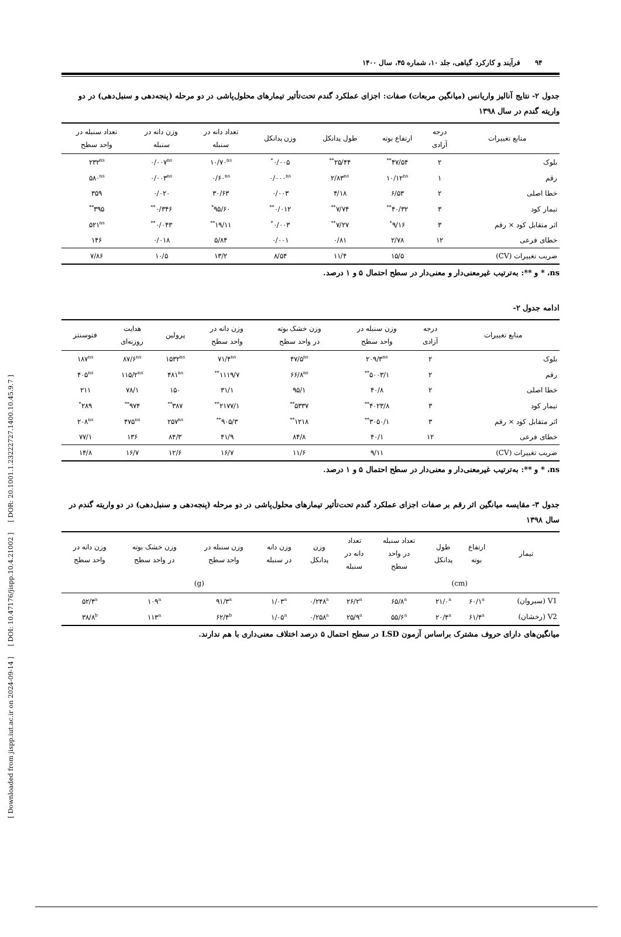[ Downloaded from jispp.iut.ac.ir on 2024-09-14 ] [ DOI: 10.47176/jispp.10.4.21002 ] [ DOR: 20.1001.1.23222727.1400.10.45.9.7 ]
۹۴ فرآیند و کارکرد گیاهی، جلد ۱۰، شماره ۴۵، سال ۱۴۰۰
جدول ۲- نتایج آنالیز واریانس (میانگین مربعات) صفات: اجزای عملکرد گندم تحت‌تأثیر تیمارهای محلول‌پاشی در دو مرحله (پنجه‌دهی و سنبل‌دهی) در دو واریته گندم در سال ۱۳۹۸
| منابع تغییرات | درجه آزادی | ارتفاع بوته | طول پدانکل | وزن پدانکل | تعداد دانه در سنبله | وزن دانه در سنبله | تعداد سنبله در واحد سطح |
| --- | --- | --- | --- | --- | --- | --- | --- |
| بلوک | ۲ | ۴۷/۵۴<sup>**</sup> | ۲۵/۴۴<sup>**</sup> | ۰/۰۰۵<sup>*</sup> | ۱۰/۷۰<sup>ns</sup> | ۰/۰۰۷<sup>ns</sup> | ۲۳۲<sup>ns</sup> |
| رقم | ۱ | ۱۰/۱۲<sup>ns</sup> | ۲/۸۳<sup>ns</sup> | ۰/۰۰۰<sup>ns</sup> | ۰/۶۰<sup>ns</sup> | ۰/۰۰۳<sup>ns</sup> | ۵۸۰<sup>ns</sup> |
| خطا اصلی | ۲ | ۶/۵۳ | ۴/۱۸ | ۰/۰۰۳ | ۳۰/۶۳ | ۰/۰۲۰ | ۳۵۹ |
| تیمار کود | ۳ | ۴۰/۳۲<sup>**</sup> | ۷/۷۴<sup>**</sup> | ۰/۰۱۲<sup>**</sup> | ۹۵/۶۰<sup>*</sup> | ۰/۳۴۶<sup>**</sup> | ۳۹۵<sup>**</sup> |
| اثر متقابل کود × رقم | ۳ | ۹/۱۶<sup>*</sup> | ۷/۲۷<sup>**</sup> | ۰/۰۰۳<sup>*</sup> | ۱۹/۱۱<sup>**</sup> | ۰/۰۴۳<sup>**</sup> | ۵۲۱<sup>ns</sup> |
| خطای فرعی | ۱۲ | ۲/۷۸ | ۰/۸۱ | ۰/۰۰۱ | ۵/۸۴ | ۰/۰۱۸ | ۱۴۶ |
| ضریب تغییرات (CV) | | ۱۵/۵ | ۱۱/۴ | ۸/۵۴ | ۱۳/۲ | ۱۰/۵ | ۷/۸۶ |
ns، * و **: به‌ترتیب غیرمعنی‌دار و معنی‌دار در سطح احتمال ۵ و ۱ درصد.
ادامه جدول ۲-
| منابع تغییرات | درجه آزادی | وزن سنبله در واحد سطح | وزن خشک بوته در واحد سطح | وزن دانه در واحد سطح | پرولین | هدایت روزنه‌ای | فتوسنتز |
| --- | --- | --- | --- | --- | --- | --- | --- |
| بلوک | ۲ | ۲۰۹/۳<sup>ns</sup> | ۴۷/۵<sup>ns</sup> | ۷۱/۴<sup>ns</sup> | ۱۵۳۲<sup>ns</sup> | ۸۷/۶<sup>ns</sup> | ۱۸۷<sup>ns</sup> |
| رقم | ۲ | ۵۰۰۳/۱<sup>**</sup> | ۶۶/۸<sup>ns</sup> | ۱۱۱۹/۷<sup>**</sup> | ۴۸۱<sup>ns</sup> | ۱۱۵/۲<sup>ns</sup> | ۴۰۵<sup>ns</sup> |
| خطا اصلی | ۲ | ۴۰/۸ | ۹۵/۱ | ۳۱/۱ | ۱۵۰ | ۷۸/۱ | ۲۱۱ |
| تیمار کود | ۳ | ۴۰۲۳/۸<sup>**</sup> | ۵۳۳۷<sup>**</sup> | ۲۱۷۷/۱<sup>**</sup> | ۳۸۷<sup>**</sup> | ۹۷۴<sup>**</sup> | ۲۸۹<sup>*</sup> |
| اثر متقابل کود × رقم | ۳ | ۳۰۵۰/۱<sup>**</sup> | ۱۲۱۸<sup>**</sup> | ۹۰۵/۳<sup>**</sup> | ۲۵۷<sup>ns</sup> | ۴۷۵<sup>ns</sup> | ۲۰۸<sup>ns</sup> |
| خطای فرعی | ۱۲ | ۴۰/۱ | ۸۴/۸ | ۴۱/۹ | ۸۴/۳ | ۱۳۶ | ۷۷/۱ |
| ضریب تغییرات (CV) | | ۹/۱۱ | ۱۱/۶ | ۱۶/۷ | ۱۲/۶ | ۱۶/۷ | ۱۴/۸ |
ns، * و **: به‌ترتیب غیرمعنی‌دار و معنی‌دار در سطح احتمال ۵ و ۱ درصد.
جدول ۳- مقایسه میانگین اثر رقم بر صفات اجزای عملکرد گندم تحت‌تأثیر تیمارهای محلول‌پاشی در دو مرحله (پنجه‌دهی و سنبل‌دهی) در دو واریته گندم در سال ۱۳۹۸
| تیمار | ارتفاع بوته | طول پدانکل | تعداد سنبله در واحد سطح | تعداد دانه در سنبله | وزن پدانکل | وزن دانه در سنبله | وزن سنبله در واحد سطح | وزن خشک بوته در واحد سطح | وزن دانه در واحد سطح |
| --- | --- | --- | --- | --- | --- | --- | --- | --- | --- |
| | (cm) | | | | (g) | | | | |
| V1 (سیروان) | ۶۰/۱<sup>a</sup> | ۲۱/۰<sup>a</sup> | ۶۵/۸<sup>a</sup> | ۲۶/۲<sup>a</sup> | ۰/۲۴۸<sup>a</sup> | ۱/۰۳<sup>a</sup> | ۹۱/۳<sup>a</sup> | ۱۰۹<sup>a</sup> | ۵۲/۴<sup>a</sup> |
| V2 (رخشان) | ۶۱/۴<sup>a</sup> | ۲۰/۴<sup>a</sup> | ۵۵/۶<sup>a</sup> | ۲۵/۹<sup>a</sup> | ۰/۲۵۸<sup>a</sup> | ۱/۰۵<sup>a</sup> | ۶۲/۴<sup>b</sup> | ۱۱۳<sup>a</sup> | ۳۸/۸<sup>b</sup> |
میانگین‌های دارای حروف مشترک براساس آزمون LSD در سطح احتمال ۵ درصد اختلاف معنی‌داری با هم ندارند.